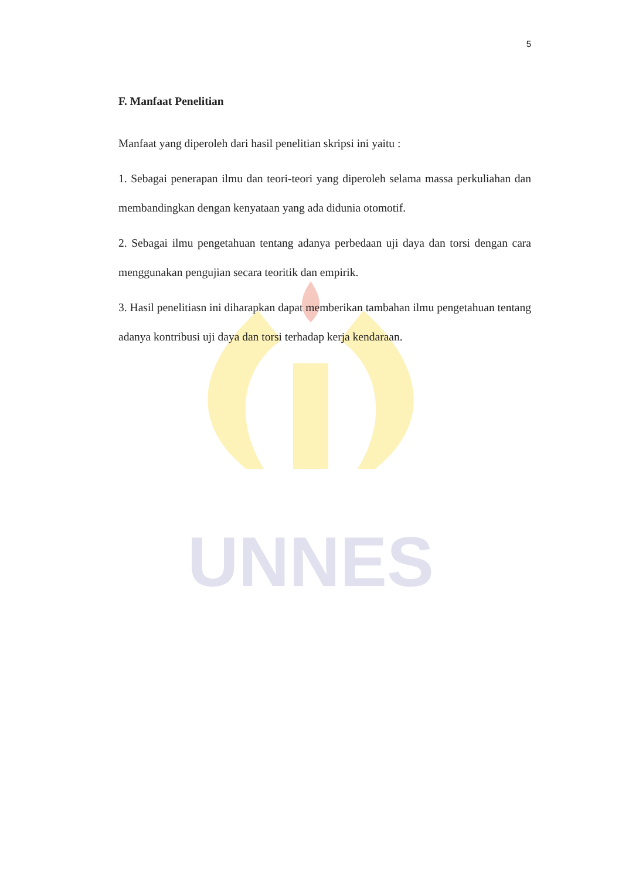UNNES
5
F. Manfaat Penelitian
Manfaat yang diperoleh dari hasil penelitian skripsi ini yaitu :
1. Sebagai penerapan ilmu dan teori-teori yang diperoleh selama massa perkuliahan dan membandingkan dengan kenyataan yang ada didunia otomotif.
2. Sebagai ilmu pengetahuan tentang adanya perbedaan uji daya dan torsi dengan cara menggunakan pengujian secara teoritik dan empirik.
3. Hasil penelitiasn ini diharapkan dapat memberikan tambahan ilmu pengetahuan tentang adanya kontribusi uji daya dan torsi terhadap kerja kendaraan.